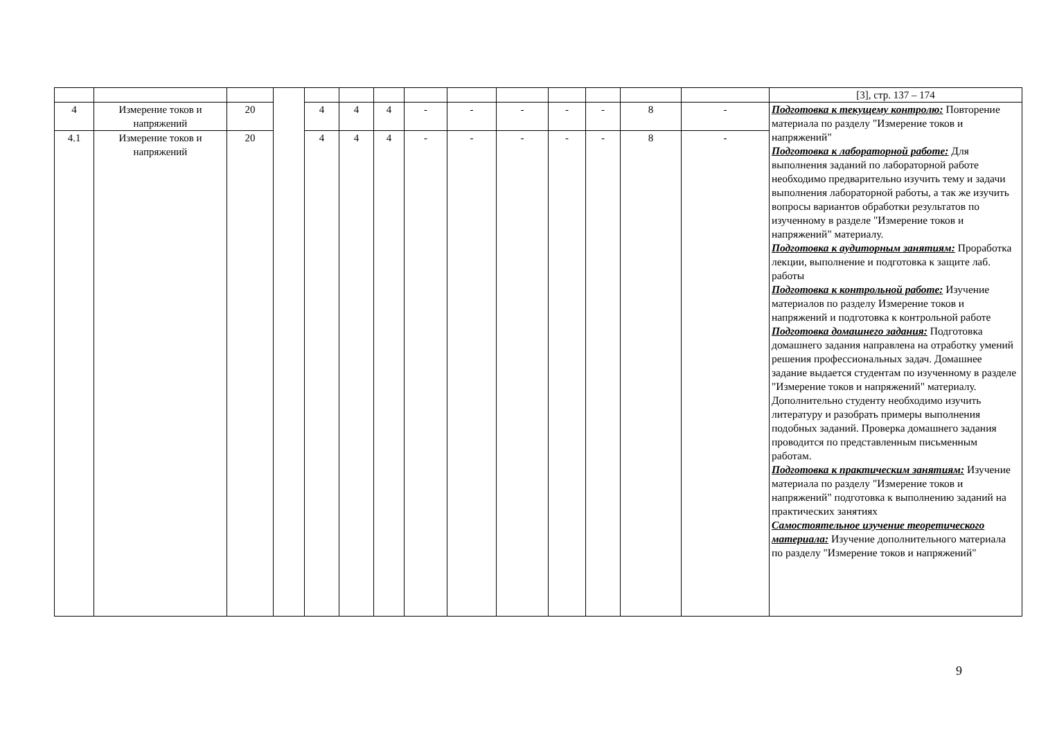| | | | | | | | | | | | | | | [3], стр. 137 – 174 |
| 4 | Измерение токов и напряжений | 20 | | 4 | 4 | 4 | - | - | - | - | - | 8 | - | Подготовка к текущему контролю: Повторение материала по разделу "Измерение токов и напряжений" Подготовка к лабораторной работе: Для выполнения заданий по лабораторной работе необходимо предварительно изучить тему и задачи выполнения лабораторной работы, а так же изучить вопросы вариантов обработки результатов по изученному в разделе "Измерение токов и напряжений" материалу. Подготовка к аудиторным занятиям: Проработка лекции, выполнение и подготовка к защите лаб. работы Подготовка к контрольной работе: Изучение материалов по разделу Измерение токов и напряжений и подготовка к контрольной работе Подготовка домашнего задания: Подготовка домашнего задания направлена на отработку умений решения профессиональных задач. Домашнее задание выдается студентам по изученному в разделе "Измерение токов и напряжений" материалу. Дополнительно студенту необходимо изучить литературу и разобрать примеры выполнения подобных заданий. Проверка домашнего задания проводится по представленным письменным работам. Подготовка к практическим занятиям: Изучение материала по разделу "Измерение токов и напряжений" подготовка к выполнению заданий на практических занятиях Самостоятельное изучение теоретического материала: Изучение дополнительного материала по разделу "Измерение токов и напряжений" |
| 4.1 | Измерение токов и напряжений | 20 | | 4 | 4 | 4 | - | - | - | - | - | 8 | - | |
9